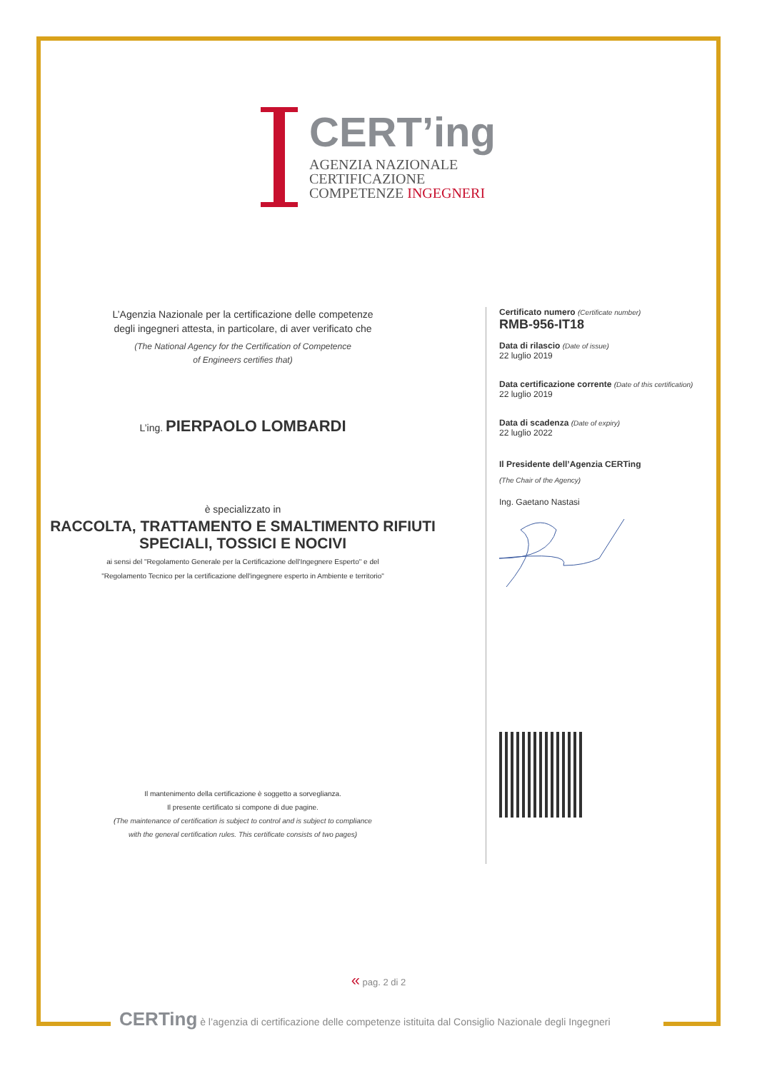CERT’ing
AGENZIA NAZIONALE
CERTIFICAZIONE
COMPETENZE INGEGNERI
L’Agenzia Nazionale per la certificazione delle competenze
degli ingegneri attesta, in particolare, di aver verificato che
(The National Agency for the Certification of Competence
of Engineers certifies that)
L’ing. PIERPAOLO LOMBARDI
è specializzato in
RACCOLTA, TRATTAMENTO E SMALTIMENTO RIFIUTI
SPECIALI, TOSSICI E NOCIVI
ai sensi del "Regolamento Generale per la Certificazione dell'Ingegnere Esperto" e del
"Regolamento Tecnico per la certificazione dell'ingegnere esperto in Ambiente e territorio"
Il mantenimento della certificazione è soggetto a sorveglianza.
Il presente certificato si compone di due pagine.
(The maintenance of certification is subject to control and is subject to compliance
with the general certification rules. This certificate consists of two pages)
Certificato numero (Certificate number)
RMB-956-IT18
Data di rilascio (Date of issue)
22 luglio 2019
Data certificazione corrente (Date of this certification)
22 luglio 2019
Data di scadenza (Date of expiry)
22 luglio 2022
Il Presidente dell’Agenzia CERTing
(The Chair of the Agency)
Ing. Gaetano Nastasi
« pag. 2 di 2
CERTing è l’agenzia di certificazione delle competenze istituita dal Consiglio Nazionale degli Ingegneri